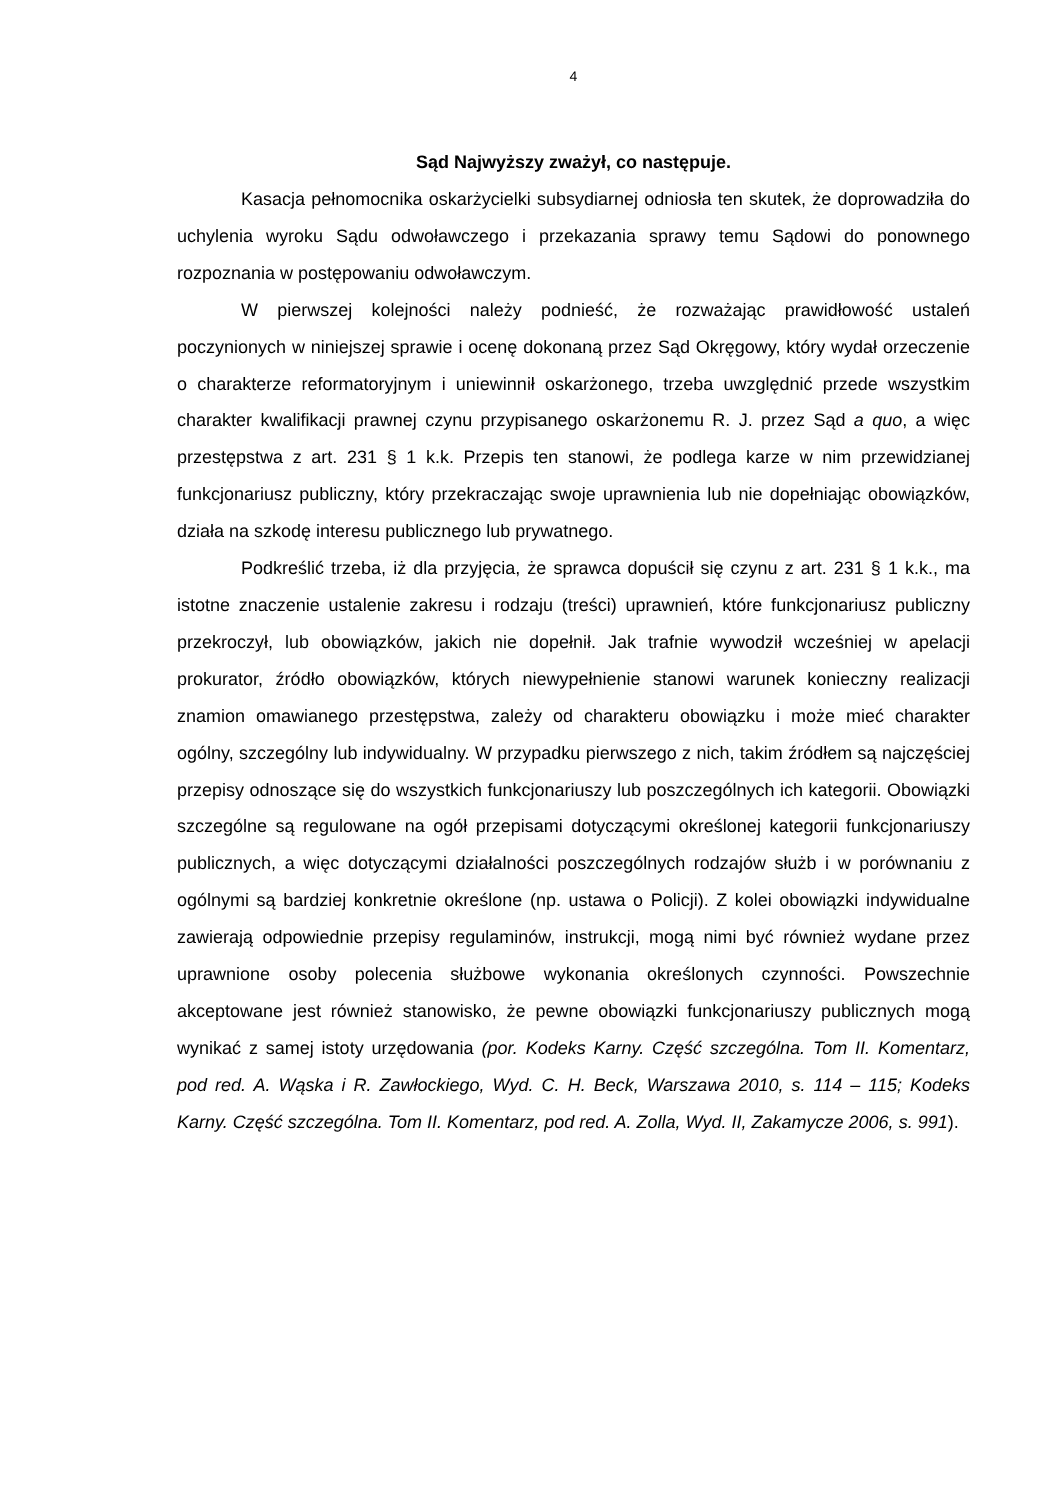4
Sąd Najwyższy zważył, co następuje.
Kasacja pełnomocnika oskarżycielki subsydiarnej odniosła ten skutek, że doprowadziła do uchylenia wyroku Sądu odwoławczego i przekazania sprawy temu Sądowi do ponownego rozpoznania w postępowaniu odwoławczym.
W pierwszej kolejności należy podnieść, że rozważając prawidłowość ustaleń poczynionych w niniejszej sprawie i ocenę dokonaną przez Sąd Okręgowy, który wydał orzeczenie o charakterze reformatoryjnym i uniewinnił oskarżonego, trzeba uwzględnić przede wszystkim charakter kwalifikacji prawnej czynu przypisanego oskarżonemu R. J. przez Sąd a quo, a więc przestępstwa z art. 231 § 1 k.k. Przepis ten stanowi, że podlega karze w nim przewidzianej funkcjonariusz publiczny, który przekraczając swoje uprawnienia lub nie dopełniając obowiązków, działa na szkodę interesu publicznego lub prywatnego.
Podkreślić trzeba, iż dla przyjęcia, że sprawca dopuścił się czynu z art. 231 § 1 k.k., ma istotne znaczenie ustalenie zakresu i rodzaju (treści) uprawnień, które funkcjonariusz publiczny przekroczył, lub obowiązków, jakich nie dopełnił. Jak trafnie wywodził wcześniej w apelacji prokurator, źródło obowiązków, których niewypełnienie stanowi warunek konieczny realizacji znamion omawianego przestępstwa, zależy od charakteru obowiązku i może mieć charakter ogólny, szczególny lub indywidualny. W przypadku pierwszego z nich, takim źródłem są najczęściej przepisy odnoszące się do wszystkich funkcjonariuszy lub poszczególnych ich kategorii. Obowiązki szczególne są regulowane na ogół przepisami dotyczącymi określonej kategorii funkcjonariuszy publicznych, a więc dotyczącymi działalności poszczególnych rodzajów służb i w porównaniu z ogólnymi są bardziej konkretnie określone (np. ustawa o Policji). Z kolei obowiązki indywidualne zawierają odpowiednie przepisy regulaminów, instrukcji, mogą nimi być również wydane przez uprawnione osoby polecenia służbowe wykonania określonych czynności. Powszechnie akceptowane jest również stanowisko, że pewne obowiązki funkcjonariuszy publicznych mogą wynikać z samej istoty urzędowania (por. Kodeks Karny. Część szczególna. Tom II. Komentarz, pod red. A. Wąska i R. Zawłockiego, Wyd. C. H. Beck, Warszawa 2010, s. 114 – 115; Kodeks Karny. Część szczególna. Tom II. Komentarz, pod red. A. Zolla, Wyd. II, Zakamycze 2006, s. 991).